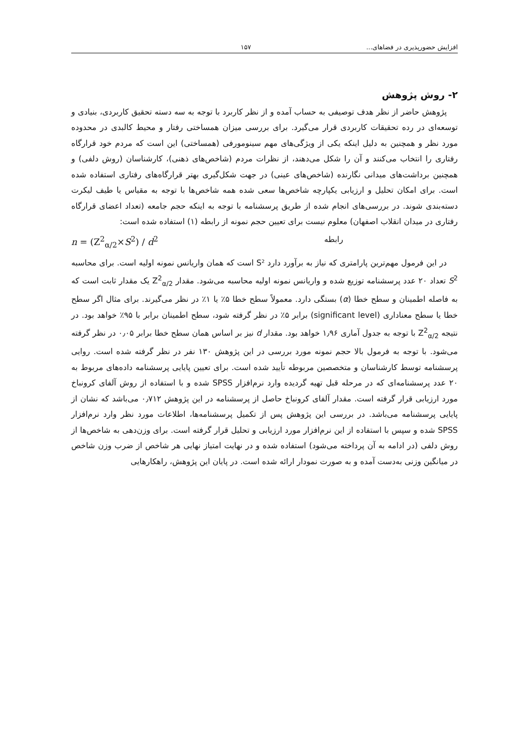افزایش حضورپذیری در فضاهای... ۱۵۷
۲- روش پژوهش
پژوهش حاضر از نظر هدف توصیفی به حساب آمده و از نظر کاربرد با توجه به سه دسته تحقیق کاربردی، بنیادی و توسعه‌ای در رده تحقیقات کاربردی قرار می‌گیرد. برای بررسی میزان همساختی رفتار و محیط کالبدی در محدوده مورد نظر و همچنین به دلیل اینکه یکی از ویژگی‌های مهم سینومورفی (همساختی) این است که مردم خود قرارگاه رفتاری را انتخاب می‌کنند و آن را شکل می‌دهند، از نظرات مردم (شاخص‌های ذهنی)، کارشناسان (روش دلفی) و همچنین برداشت‌های میدانی نگارنده (شاخص‌های عینی) در جهت شکل‌گیری بهتر قرارگاه‌های رفتاری استفاده شده است. برای امکان تحلیل و ارزیابی یکپارچه شاخص‌ها سعی شده همه شاخص‌ها با توجه به مقیاس یا طیف لیکرت دسته‌بندی شوند. در بررسی‌های انجام شده از طریق پرسشنامه با توجه به اینکه حجم جامعه (تعداد اعضای قرارگاه رفتاری در میدان انقلاب اصفهان) معلوم نیست برای تعیین حجم نمونه از رابطه (۱) استفاده شده است:
n = (Z<sup>2</sup><sub>α/2</sub>×S<sup>2</sup>) / d<sup>2</sup> رابطه
در این فرمول مهم‌ترین پارامتری که نیاز به برآورد دارد S² است که همان واریانس نمونه اولیه است. برای محاسبه S<sup>2</sup> تعداد ۲۰ عدد پرسشنامه توزیع شده و واریانس نمونه اولیه محاسبه می‌شود. مقدار Z<sup>2</sup><sub>α/2</sub> یک مقدار ثابت است که به فاصله اطمینان و سطح خطا (α) بستگی دارد. معمولاً سطح خطا ۵٪ یا ۱٪ در نظر می‌گیرند. برای مثال اگر سطح خطا یا سطح معناداری (significant level) برابر ۵٪ در نظر گرفته شود، سطح اطمینان برابر با ۹۵٪ خواهد بود. در نتیجه Z<sup>2</sup><sub>α/2</sub> با توجه به جدول آماری ۱٫۹۶ خواهد بود. مقدار d نیز بر اساس همان سطح خطا برابر ۰٫۰۵ در نظر گرفته می‌شود. با توجه به فرمول بالا حجم نمونه مورد بررسی در این پژوهش ۱۳۰ نفر در نظر گرفته شده است. روایی پرسشنامه توسط کارشناسان و متخصصین مربوطه تأیید شده است. برای تعیین پایایی پرسشنامه داده‌های مربوط به ۲۰ عدد پرسشنامه‌ای که در مرحله قبل تهیه گردیده وارد نرم‌افزار SPSS شده و با استفاده از روش آلفای کرونباخ مورد ارزیابی قرار گرفته است. مقدار آلفای کرونباخ حاصل از پرسشنامه در این پژوهش ۰٫۷۱۲ می‌باشد که نشان از پایایی پرسشنامه می‌باشد. در بررسی این پژوهش پس از تکمیل پرسشنامه‌ها، اطلاعات مورد نظر وارد نرم‌افزار SPSS شده و سپس با استفاده از این نرم‌افزار مورد ارزیابی و تحلیل قرار گرفته است. برای وزن‌دهی به شاخص‌ها از روش دلفی (در ادامه به آن پرداخته می‌شود) استفاده شده و در نهایت امتیاز نهایی هر شاخص از ضرب وزن شاخص در میانگین وزنی به‌دست آمده و به صورت نمودار ارائه شده است. در پایان این پژوهش، راهکارهایی